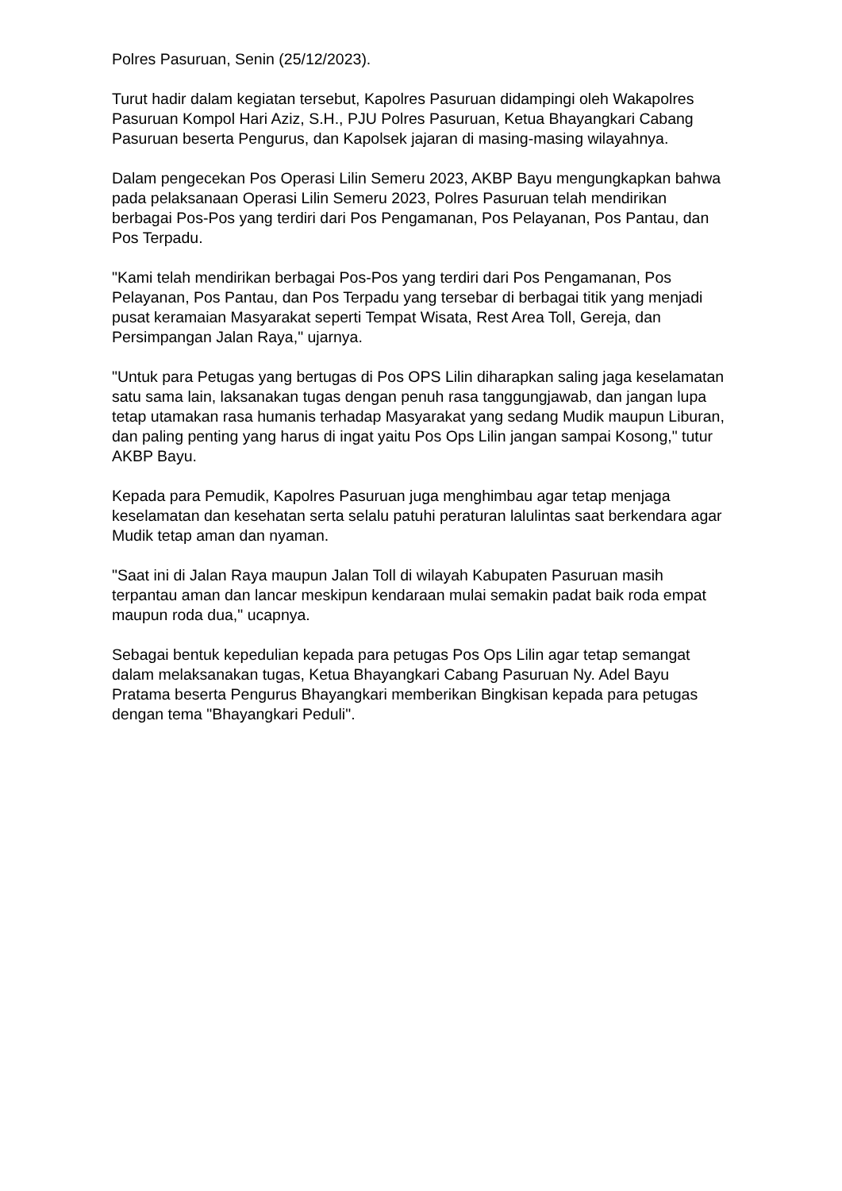Polres Pasuruan, Senin (25/12/2023).
Turut hadir dalam kegiatan tersebut, Kapolres Pasuruan didampingi oleh Wakapolres Pasuruan Kompol Hari Aziz, S.H., PJU Polres Pasuruan, Ketua Bhayangkari Cabang Pasuruan beserta Pengurus, dan Kapolsek jajaran di masing-masing wilayahnya.
Dalam pengecekan Pos Operasi Lilin Semeru 2023, AKBP Bayu mengungkapkan bahwa pada pelaksanaan Operasi Lilin Semeru 2023, Polres Pasuruan telah mendirikan berbagai Pos-Pos yang terdiri dari Pos Pengamanan, Pos Pelayanan, Pos Pantau, dan Pos Terpadu.
"Kami telah mendirikan berbagai Pos-Pos yang terdiri dari Pos Pengamanan, Pos Pelayanan, Pos Pantau, dan Pos Terpadu yang tersebar di berbagai titik yang menjadi pusat keramaian Masyarakat seperti Tempat Wisata, Rest Area Toll, Gereja, dan Persimpangan Jalan Raya," ujarnya.
"Untuk para Petugas yang bertugas di Pos OPS Lilin diharapkan saling jaga keselamatan satu sama lain, laksanakan tugas dengan penuh rasa tanggungjawab, dan jangan lupa tetap utamakan rasa humanis terhadap Masyarakat yang sedang Mudik maupun Liburan, dan paling penting yang harus di ingat yaitu Pos Ops Lilin jangan sampai Kosong," tutur AKBP Bayu.
Kepada para Pemudik, Kapolres Pasuruan juga menghimbau agar tetap menjaga keselamatan dan kesehatan serta selalu patuhi peraturan lalulintas saat berkendara agar Mudik tetap aman dan nyaman.
"Saat ini di Jalan Raya maupun Jalan Toll di wilayah Kabupaten Pasuruan masih terpantau aman dan lancar meskipun kendaraan mulai semakin padat baik roda empat maupun roda dua," ucapnya.
Sebagai bentuk kepedulian kepada para petugas Pos Ops Lilin agar tetap semangat dalam melaksanakan tugas, Ketua Bhayangkari Cabang Pasuruan Ny. Adel Bayu Pratama beserta Pengurus Bhayangkari memberikan Bingkisan kepada para petugas dengan tema "Bhayangkari Peduli".